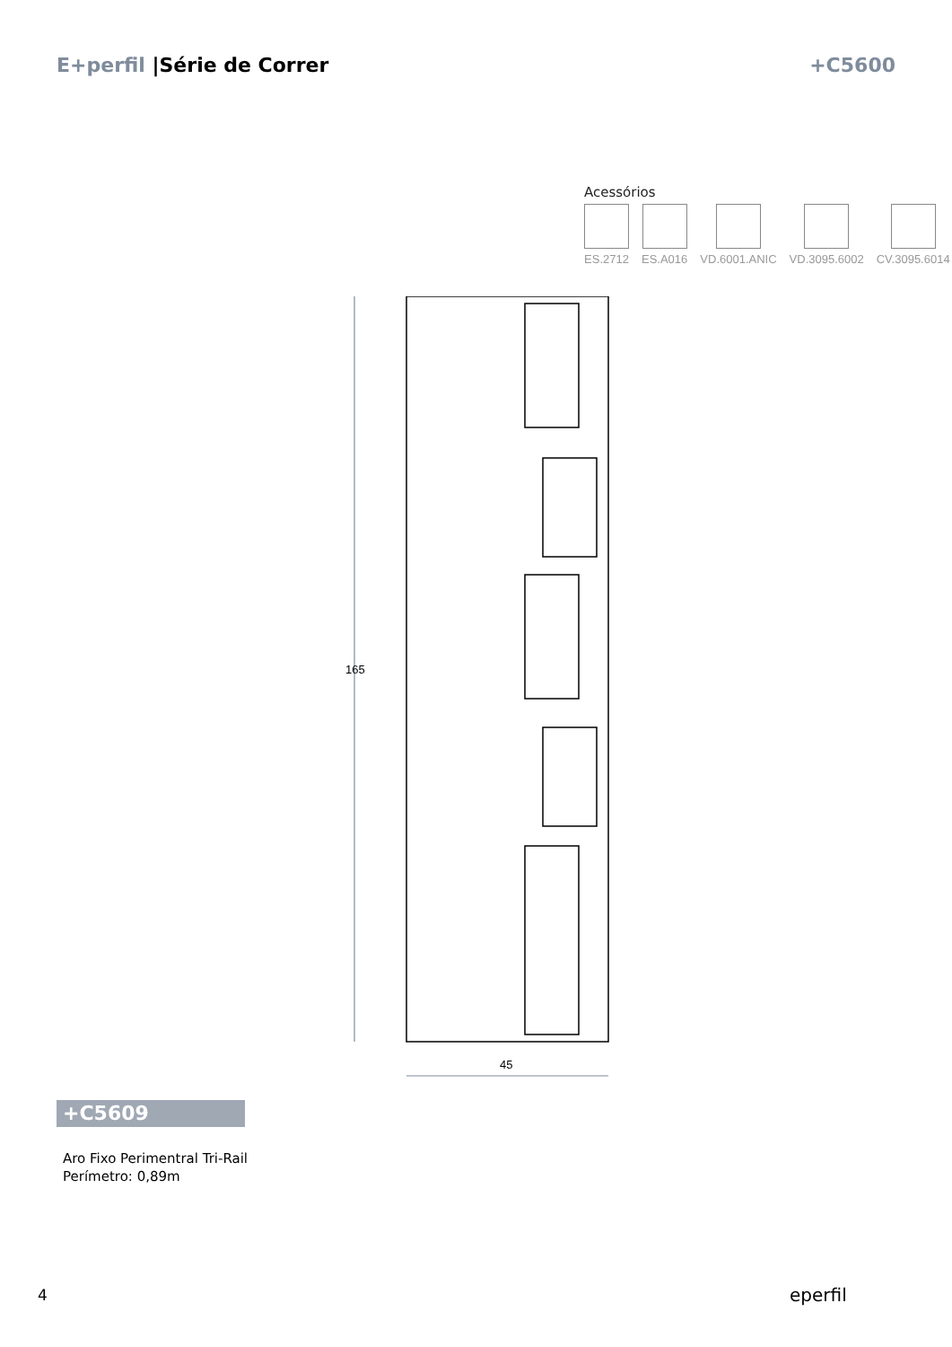E+perfil |Série de Correr +C5600
Acessórios
ES.2712 ES.A016 VD.6001.ANIC VD.3095.6002 CV.3095.6014
165
45
+C5609
Aro Fixo Perimentral Tri-Rail
Perímetro: 0,89m
4 eperfil